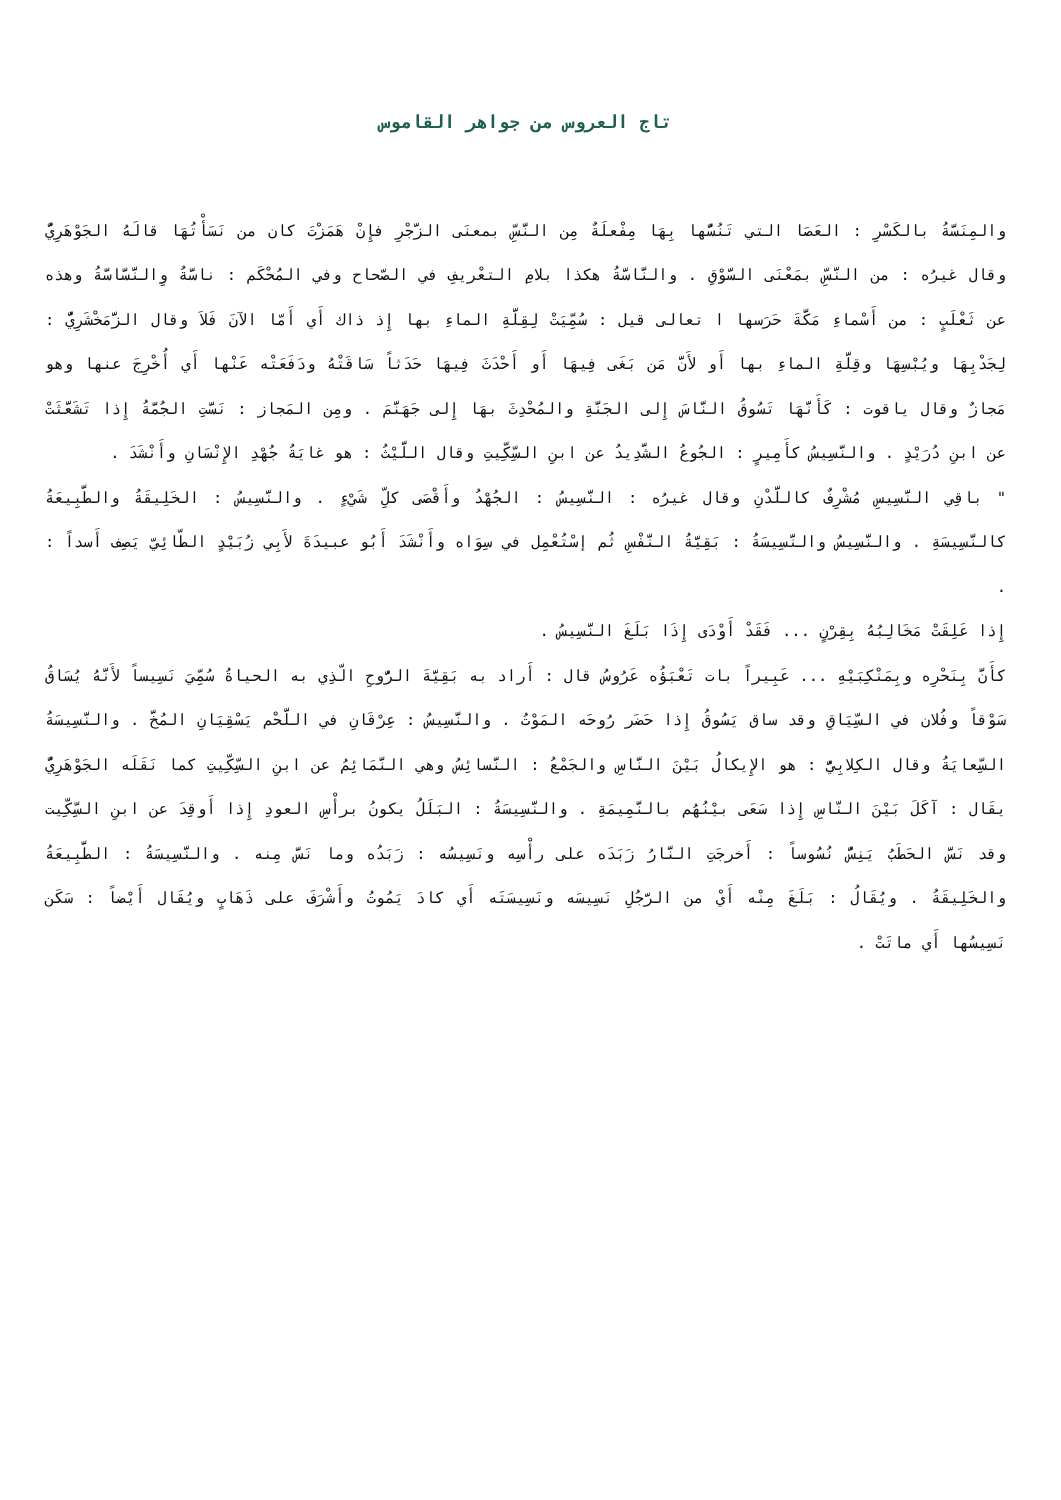تاج العروس من جواهر القاموس
والمِنَسَّةُ بالكَسْرِ : العَصَا التي تَنُسُّها بِهَا مِفْعلَةٌ مِن النَّسِّ بمعنَى الزَّجْرِ فإِنْ هَمَزْتَ كان من نَسَأْتُهَا قالَهُ الجَوْهَرِيُّ وقال غيرُه : من النَّسِّ بمَعْنَى السَّوْقِ . والنَّاسَّةُ هكذا بلامِ التعْريفِ في الصّحاح وفي المُحْكَم : ناسَّةُ وِالنَّسَّاسَّةُ وهذه عن ثَعْلَبٍ : من أَسْماءِ مَكَّةَ حَرَسها ا تعالى قيل : سُمِّيَتْ لِقِلَّةِ الماءِ بها إِذ ذاك أَي أَمّا الآنَ فَلاَ وقال الزَّمَخْشَرِيُّ : لِجَدْبِهَا ويُبْسِهَا وقِلَّةِ الماءِ بها أَو لأَنَّ مَن بَغَى فِيهَا أَو أَحْدَثَ فِيهَا حَدَثاً سَاقَتْهُ ودَفَعَتْه عَنْها أَي أُخْرِجَ عنها وهو مَجازٌ وقال ياقوت : كَأَنَّهَا تَسُوقُ النَّاسَ إِلى الجَنَّةِ والمُحْدِثَ بهَا إِلى جَهَنَّمَ . ومِن المَجاز : نَسَّتِ الجُمَّةُ إِذا تَشَعَّثَتْ عن ابنِ دُرَيْدٍ . والنَّسِيسُ كأَمِيرٍ : الجُوعُ الشَّدِيدُ عن ابنِ السِّكِّيتِ وقال اللَّيْثُ : هو غايَةُ جُهْدِ الإِنْسَانِ وأَنْشَدَ .
" باقِي النَّسِيسِ مُشْرِفٌ كاللَّدْنِ وقال غيرُه : النَّسِيسُ : الجُهْدُ وأَقْصَى كلِّ شَيْءٍ . والنَّسِيسُ : الخَلِيقَةُ والطَّبِيعَةُ كالنَّسِيسَةِ . والنَّسِيسُ والنَّسِيسَةُ : بَقِيَّةُ النَّفْسِ ثُم إسْتُعْمِل في سِوَاه وأَنْشَدَ أَبُو عبيدَةَ لأَبِي زُبَيْدٍ الطّائِيّ يَصِف أَسداً : .
إِذا عَلِقَتْ مَخَالِبُهُ بِقِرْنٍ ... فَقَدْ أَوْدَى إِذَا بَلَغَ النَّسِيسُ .
كأَنَّ بِنَحْرِه وبِمَنْكِبَيْهِ ... عَبِيراً بات تَعْبَؤُه عَرُوسُ قال : أَراد به بَقِيَّةَ الرُّوحِ الّذِي به الحياةُ سُمِّيَ نَسِيساً لأَنَّهُ يُسَاقُ سَوْقاً وفُلان في السِّيَاقِ وقد ساق يَسُوقُ إِذا حَضَر رُوحَه المَوْتُ . والنَّسِيسُ : عِرْقَانِ في اللَّحْم يَسْقِيَانِ المُخَّ . والنَّسِيسَةُ السِّعايَةُ وقال الكِلابِيُّ : هو الإِيكالُ بَيْنَ النَّاسِ والجَمْعُ : النَّسائِسُ وهي النَّمَائِمُ عن ابنِ السِّكِّيتِ كما نَقَلَه الجَوْهَرِيُّ يقَال : آكَلَ بَيْنَ النّاسِ إِذا سَعَى بيْنُهُم بالنَّمِيمَةِ . والنَّسِيسَةُ : البَلَلُ يكونُ برأْسِ العودِ إِذا أَوقِدَ عن ابنِ السِّكِّيت وقد نَسَّ الحَطَبُ يَنِسُّ نُسُوساً : أَخرجَتِ النَّارُ زَبَدَه على رأْسِه ونَسِيسُه : زَبَدُه وما نَسَّ مِنه . والنَّسِيسَةُ : الطَّبِيعَةُ والخَلِيقَةُ . ويُقَالُ : بَلَغَ مِنْه أَيْ من الرَّجُلِ نَسِيسَه ونَسِيسَتَه أَي كادَ يَمُوتُ وأَشْرَفَ على ذَهَابٍ ويُقَال أَيْضاً : سَكَن نَسِيسُها أَي ماتَتْ .